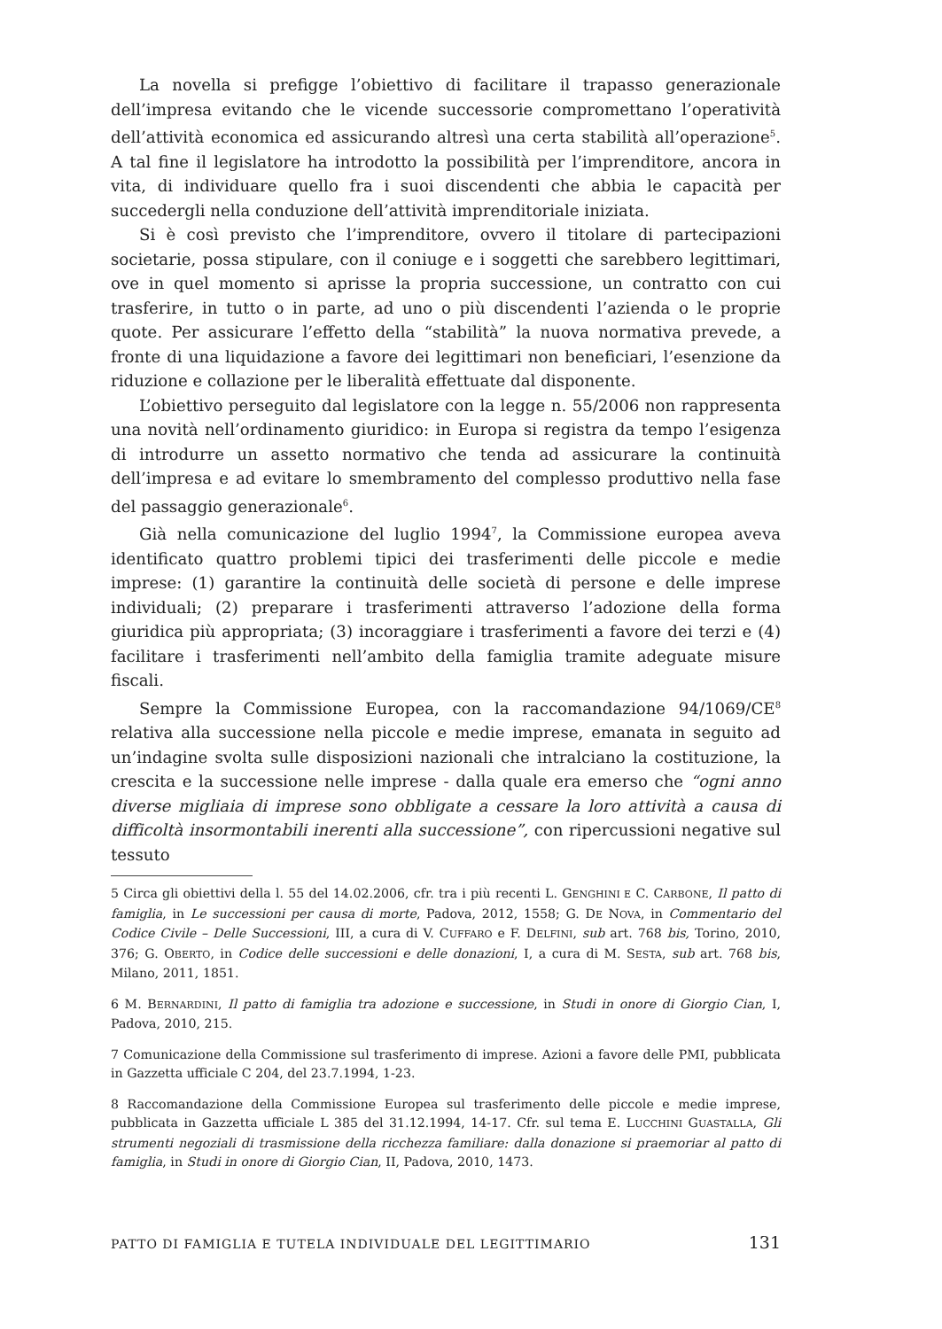La novella si prefigge l’obiettivo di facilitare il trapasso generazionale dell’impresa evitando che le vicende successorie compromettano l’operatività dell’attività economica ed assicurando altresì una certa stabilità all’operazione<sup>5</sup>. A tal fine il legislatore ha introdotto la possibilità per l’imprenditore, ancora in vita, di individuare quello fra i suoi discendenti che abbia le capacità per succedergli nella conduzione dell’attività imprenditoriale iniziata.
Si è così previsto che l’imprenditore, ovvero il titolare di partecipazioni societarie, possa stipulare, con il coniuge e i soggetti che sarebbero legittimari, ove in quel momento si aprisse la propria successione, un contratto con cui trasferire, in tutto o in parte, ad uno o più discendenti l’azienda o le proprie quote. Per assicurare l’effetto della “stabilità” la nuova normativa prevede, a fronte di una liquidazione a favore dei legittimari non beneficiari, l’esenzione da riduzione e collazione per le liberalità effettuate dal disponente.
L’obiettivo perseguito dal legislatore con la legge n. 55/2006 non rappresenta una novità nell’ordinamento giuridico: in Europa si registra da tempo l’esigenza di introdurre un assetto normativo che tenda ad assicurare la continuità dell’impresa e ad evitare lo smembramento del complesso produttivo nella fase del passaggio generazionale<sup>6</sup>.
Già nella comunicazione del luglio 1994<sup>7</sup>, la Commissione europea aveva identificato quattro problemi tipici dei trasferimenti delle piccole e medie imprese: (1) garantire la continuità delle società di persone e delle imprese individuali; (2) preparare i trasferimenti attraverso l’adozione della forma giuridica più appropriata; (3) incoraggiare i trasferimenti a favore dei terzi e (4) facilitare i trasferimenti nell’ambito della famiglia tramite adeguate misure fiscali.
Sempre la Commissione Europea, con la raccomandazione 94/1069/CE<sup>8</sup> relativa alla successione nella piccole e medie imprese, emanata in seguito ad un’indagine svolta sulle disposizioni nazionali che intralciano la costituzione, la crescita e la successione nelle imprese - dalla quale era emerso che “ogni anno diverse migliaia di imprese sono obbligate a cessare la loro attività a causa di difficoltà insormontabili inerenti alla successione”, con ripercussioni negative sul tessuto
5 Circa gli obiettivi della l. 55 del 14.02.2006, cfr. tra i più recenti L. GENGHINI E C. CARBONE, Il patto di famiglia, in Le successioni per causa di morte, Padova, 2012, 1558; G. DE NOVA, in Commentario del Codice Civile – Delle Successioni, III, a cura di V. CUFFARO e F. DELFINI, sub art. 768 bis, Torino, 2010, 376; G. OBERTO, in Codice delle successioni e delle donazioni, I, a cura di M. SESTA, sub art. 768 bis, Milano, 2011, 1851.
6 M. BERNARDINI, Il patto di famiglia tra adozione e successione, in Studi in onore di Giorgio Cian, I, Padova, 2010, 215.
7 Comunicazione della Commissione sul trasferimento di imprese. Azioni a favore delle PMI, pubblicata in Gazzetta ufficiale C 204, del 23.7.1994, 1-23.
8 Raccomandazione della Commissione Europea sul trasferimento delle piccole e medie imprese, pubblicata in Gazzetta ufficiale L 385 del 31.12.1994, 14-17. Cfr. sul tema E. LUCCHINI GUASTALLA, Gli strumenti negoziali di trasmissione della ricchezza familiare: dalla donazione si praemoriar al patto di famiglia, in Studi in onore di Giorgio Cian, II, Padova, 2010, 1473.
PATTO DI FAMIGLIA E TUTELA INDIVIDUALE DEL LEGITTIMARIO 131